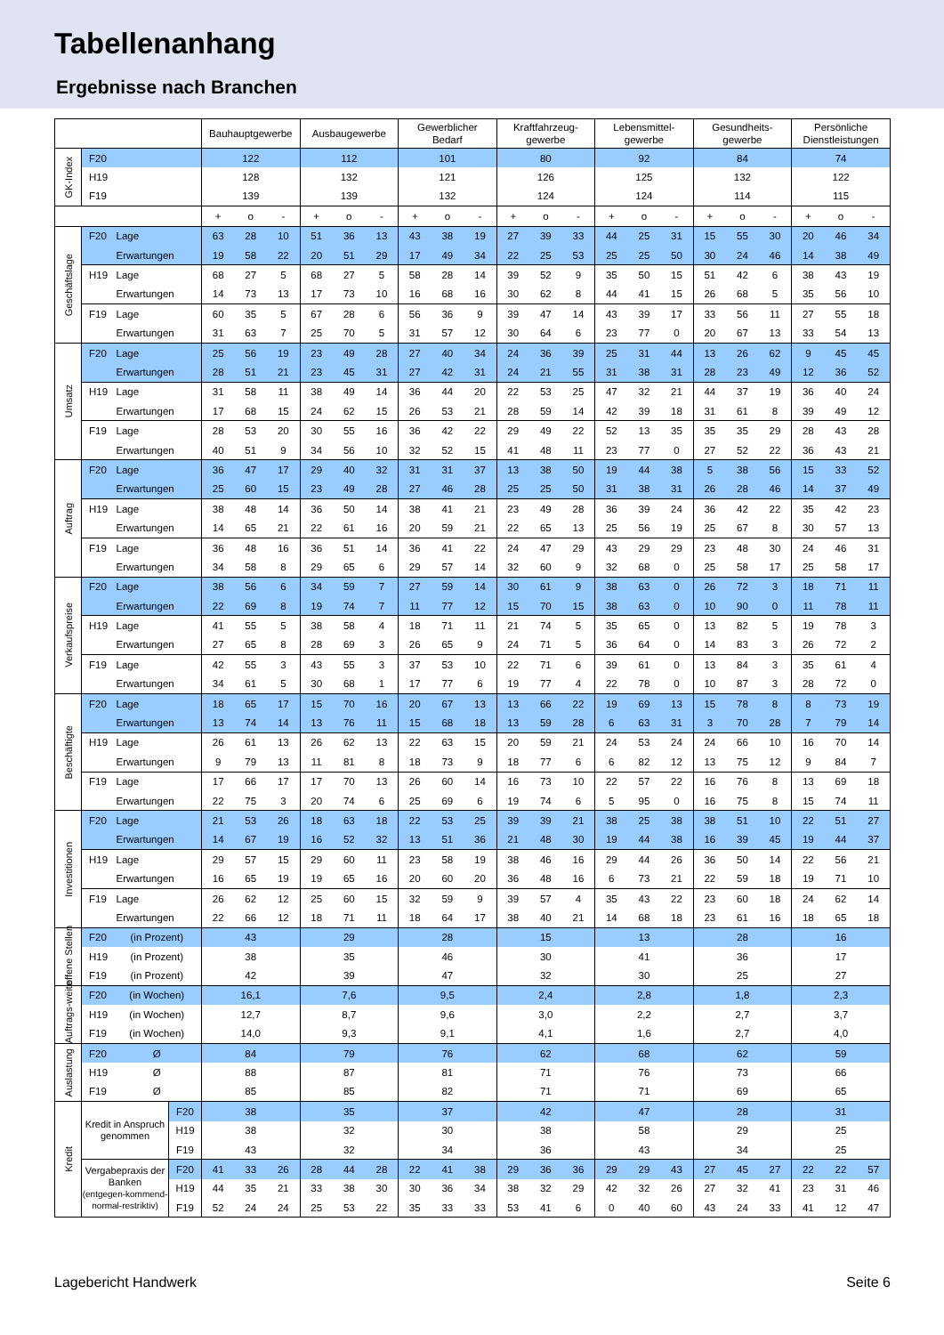Tabellenanhang
Ergebnisse nach Branchen
| | | | | Bauhauptgewerbe | | | Ausbaugewerbe | | | Gewerblicher Bedarf | | | Kraftfahrzeug- gewerbe | | | Lebensmittel- gewerbe | | | Gesundheits- gewerbe | | | Persönliche Dienstleistungen | | |
| --- | --- | --- | --- | --- | --- | --- | --- | --- | --- | --- | --- | --- | --- | --- | --- | --- | --- | --- | --- | --- | --- | --- | --- | --- |
| GK-Index | F20 | | | 122 | | | 112 | | | 101 | | | 80 | | | 92 | | | 84 | | | 74 | | |
| | H19 | | | 128 | | | 132 | | | 121 | | | 126 | | | 125 | | | 132 | | | 122 | | |
| | F19 | | | 139 | | | 139 | | | 132 | | | 124 | | | 124 | | | 114 | | | 115 | | |
| | | | | + | o | - | + | o | - | + | o | - | + | o | - | + | o | - | + | o | - | + | o | - |
| Geschäftslage | F20 | Lage | | 63 | 28 | 10 | 51 | 36 | 13 | 43 | 38 | 19 | 27 | 39 | 33 | 44 | 25 | 31 | 15 | 55 | 30 | 20 | 46 | 34 |
| | | Erwartungen | | 19 | 58 | 22 | 20 | 51 | 29 | 17 | 49 | 34 | 22 | 25 | 53 | 25 | 25 | 50 | 30 | 24 | 46 | 14 | 38 | 49 |
| | H19 | Lage | | 68 | 27 | 5 | 68 | 27 | 5 | 58 | 28 | 14 | 39 | 52 | 9 | 35 | 50 | 15 | 51 | 42 | 6 | 38 | 43 | 19 |
| | | Erwartungen | | 14 | 73 | 13 | 17 | 73 | 10 | 16 | 68 | 16 | 30 | 62 | 8 | 44 | 41 | 15 | 26 | 68 | 5 | 35 | 56 | 10 |
| | F19 | Lage | | 60 | 35 | 5 | 67 | 28 | 6 | 56 | 36 | 9 | 39 | 47 | 14 | 43 | 39 | 17 | 33 | 56 | 11 | 27 | 55 | 18 |
| | | Erwartungen | | 31 | 63 | 7 | 25 | 70 | 5 | 31 | 57 | 12 | 30 | 64 | 6 | 23 | 77 | 0 | 20 | 67 | 13 | 33 | 54 | 13 |
| Umsatz | F20 | Lage | | 25 | 56 | 19 | 23 | 49 | 28 | 27 | 40 | 34 | 24 | 36 | 39 | 25 | 31 | 44 | 13 | 26 | 62 | 9 | 45 | 45 |
| | | Erwartungen | | 28 | 51 | 21 | 23 | 45 | 31 | 27 | 42 | 31 | 24 | 21 | 55 | 31 | 38 | 31 | 28 | 23 | 49 | 12 | 36 | 52 |
| | H19 | Lage | | 31 | 58 | 11 | 38 | 49 | 14 | 36 | 44 | 20 | 22 | 53 | 25 | 47 | 32 | 21 | 44 | 37 | 19 | 36 | 40 | 24 |
| | | Erwartungen | | 17 | 68 | 15 | 24 | 62 | 15 | 26 | 53 | 21 | 28 | 59 | 14 | 42 | 39 | 18 | 31 | 61 | 8 | 39 | 49 | 12 |
| | F19 | Lage | | 28 | 53 | 20 | 30 | 55 | 16 | 36 | 42 | 22 | 29 | 49 | 22 | 52 | 13 | 35 | 35 | 35 | 29 | 28 | 43 | 28 |
| | | Erwartungen | | 40 | 51 | 9 | 34 | 56 | 10 | 32 | 52 | 15 | 41 | 48 | 11 | 23 | 77 | 0 | 27 | 52 | 22 | 36 | 43 | 21 |
| Auftrag | F20 | Lage | | 36 | 47 | 17 | 29 | 40 | 32 | 31 | 31 | 37 | 13 | 38 | 50 | 19 | 44 | 38 | 5 | 38 | 56 | 15 | 33 | 52 |
| | | Erwartungen | | 25 | 60 | 15 | 23 | 49 | 28 | 27 | 46 | 28 | 25 | 25 | 50 | 31 | 38 | 31 | 26 | 28 | 46 | 14 | 37 | 49 |
| | H19 | Lage | | 38 | 48 | 14 | 36 | 50 | 14 | 38 | 41 | 21 | 23 | 49 | 28 | 36 | 39 | 24 | 36 | 42 | 22 | 35 | 42 | 23 |
| | | Erwartungen | | 14 | 65 | 21 | 22 | 61 | 16 | 20 | 59 | 21 | 22 | 65 | 13 | 25 | 56 | 19 | 25 | 67 | 8 | 30 | 57 | 13 |
| | F19 | Lage | | 36 | 48 | 16 | 36 | 51 | 14 | 36 | 41 | 22 | 24 | 47 | 29 | 43 | 29 | 29 | 23 | 48 | 30 | 24 | 46 | 31 |
| | | Erwartungen | | 34 | 58 | 8 | 29 | 65 | 6 | 29 | 57 | 14 | 32 | 60 | 9 | 32 | 68 | 0 | 25 | 58 | 17 | 25 | 58 | 17 |
| Verkaufspreise | F20 | Lage | | 38 | 56 | 6 | 34 | 59 | 7 | 27 | 59 | 14 | 30 | 61 | 9 | 38 | 63 | 0 | 26 | 72 | 3 | 18 | 71 | 11 |
| | | Erwartungen | | 22 | 69 | 8 | 19 | 74 | 7 | 11 | 77 | 12 | 15 | 70 | 15 | 38 | 63 | 0 | 10 | 90 | 0 | 11 | 78 | 11 |
| | H19 | Lage | | 41 | 55 | 5 | 38 | 58 | 4 | 18 | 71 | 11 | 21 | 74 | 5 | 35 | 65 | 0 | 13 | 82 | 5 | 19 | 78 | 3 |
| | | Erwartungen | | 27 | 65 | 8 | 28 | 69 | 3 | 26 | 65 | 9 | 24 | 71 | 5 | 36 | 64 | 0 | 14 | 83 | 3 | 26 | 72 | 2 |
| | F19 | Lage | | 42 | 55 | 3 | 43 | 55 | 3 | 37 | 53 | 10 | 22 | 71 | 6 | 39 | 61 | 0 | 13 | 84 | 3 | 35 | 61 | 4 |
| | | Erwartungen | | 34 | 61 | 5 | 30 | 68 | 1 | 17 | 77 | 6 | 19 | 77 | 4 | 22 | 78 | 0 | 10 | 87 | 3 | 28 | 72 | 0 |
| Beschäftigte | F20 | Lage | | 18 | 65 | 17 | 15 | 70 | 16 | 20 | 67 | 13 | 13 | 66 | 22 | 19 | 69 | 13 | 15 | 78 | 8 | 8 | 73 | 19 |
| | | Erwartungen | | 13 | 74 | 14 | 13 | 76 | 11 | 15 | 68 | 18 | 13 | 59 | 28 | 6 | 63 | 31 | 3 | 70 | 28 | 7 | 79 | 14 |
| | H19 | Lage | | 26 | 61 | 13 | 26 | 62 | 13 | 22 | 63 | 15 | 20 | 59 | 21 | 24 | 53 | 24 | 24 | 66 | 10 | 16 | 70 | 14 |
| | | Erwartungen | | 9 | 79 | 13 | 11 | 81 | 8 | 18 | 73 | 9 | 18 | 77 | 6 | 6 | 82 | 12 | 13 | 75 | 12 | 9 | 84 | 7 |
| | F19 | Lage | | 17 | 66 | 17 | 17 | 70 | 13 | 26 | 60 | 14 | 16 | 73 | 10 | 22 | 57 | 22 | 16 | 76 | 8 | 13 | 69 | 18 |
| | | Erwartungen | | 22 | 75 | 3 | 20 | 74 | 6 | 25 | 69 | 6 | 19 | 74 | 6 | 5 | 95 | 0 | 16 | 75 | 8 | 15 | 74 | 11 |
| Investitionen | F20 | Lage | | 21 | 53 | 26 | 18 | 63 | 18 | 22 | 53 | 25 | 39 | 39 | 21 | 38 | 25 | 38 | 38 | 51 | 10 | 22 | 51 | 27 |
| | | Erwartungen | | 14 | 67 | 19 | 16 | 52 | 32 | 13 | 51 | 36 | 21 | 48 | 30 | 19 | 44 | 38 | 16 | 39 | 45 | 19 | 44 | 37 |
| | H19 | Lage | | 29 | 57 | 15 | 29 | 60 | 11 | 23 | 58 | 19 | 38 | 46 | 16 | 29 | 44 | 26 | 36 | 50 | 14 | 22 | 56 | 21 |
| | | Erwartungen | | 16 | 65 | 19 | 19 | 65 | 16 | 20 | 60 | 20 | 36 | 48 | 16 | 6 | 73 | 21 | 22 | 59 | 18 | 19 | 71 | 10 |
| | F19 | Lage | | 26 | 62 | 12 | 25 | 60 | 15 | 32 | 59 | 9 | 39 | 57 | 4 | 35 | 43 | 22 | 23 | 60 | 18 | 24 | 62 | 14 |
| | | Erwartungen | | 22 | 66 | 12 | 18 | 71 | 11 | 18 | 64 | 17 | 38 | 40 | 21 | 14 | 68 | 18 | 23 | 61 | 16 | 18 | 65 | 18 |
| offene Stellen | F20 | (in Prozent) | | 43 | | | 29 | | | 28 | | | 15 | | | 13 | | | 28 | | | 16 | | |
| | H19 | (in Prozent) | | 38 | | | 35 | | | 46 | | | 30 | | | 41 | | | 36 | | | 17 | | |
| | F19 | (in Prozent) | | 42 | | | 39 | | | 47 | | | 32 | | | 30 | | | 25 | | | 27 | | |
| Auftrags-weite | F20 | (in Wochen) | | 16,1 | | | 7,6 | | | 9,5 | | | 2,4 | | | 2,8 | | | 1,8 | | | 2,3 | | |
| | H19 | (in Wochen) | | 12,7 | | | 8,7 | | | 9,6 | | | 3,0 | | | 2,2 | | | 2,7 | | | 3,7 | | |
| | F19 | (in Wochen) | | 14,0 | | | 9,3 | | | 9,1 | | | 4,1 | | | 1,6 | | | 2,7 | | | 4,0 | | |
| Auslastung | F20 | Ø | | 84 | | | 79 | | | 76 | | | 62 | | | 68 | | | 62 | | | 59 | | |
| | H19 | Ø | | 88 | | | 87 | | | 81 | | | 71 | | | 76 | | | 73 | | | 66 | | |
| | F19 | Ø | | 85 | | | 85 | | | 82 | | | 71 | | | 71 | | | 69 | | | 65 | | |
| Kredit | Kredit in Anspruch genommen | | F20 | 38 | | | 35 | | | 37 | | | 42 | | | 47 | | | 28 | | | 31 | | |
| | | | H19 | 38 | | | 32 | | | 30 | | | 38 | | | 58 | | | 29 | | | 25 | | |
| | | | F19 | 43 | | | 32 | | | 34 | | | 36 | | | 43 | | | 34 | | | 25 | | |
| | Vergabepraxis der Banken (entgegen-kommend-normal-restriktiv) | | F20 | 41 | 33 | 26 | 28 | 44 | 28 | 22 | 41 | 38 | 29 | 36 | 36 | 29 | 29 | 43 | 27 | 45 | 27 | 22 | 22 | 57 |
| | | | H19 | 44 | 35 | 21 | 33 | 38 | 30 | 30 | 36 | 34 | 38 | 32 | 29 | 42 | 32 | 26 | 27 | 32 | 41 | 23 | 31 | 46 |
| | | | F19 | 52 | 24 | 24 | 25 | 53 | 22 | 35 | 33 | 33 | 53 | 41 | 6 | 0 | 40 | 60 | 43 | 24 | 33 | 41 | 12 | 47 |
Lagebericht Handwerk Seite 6